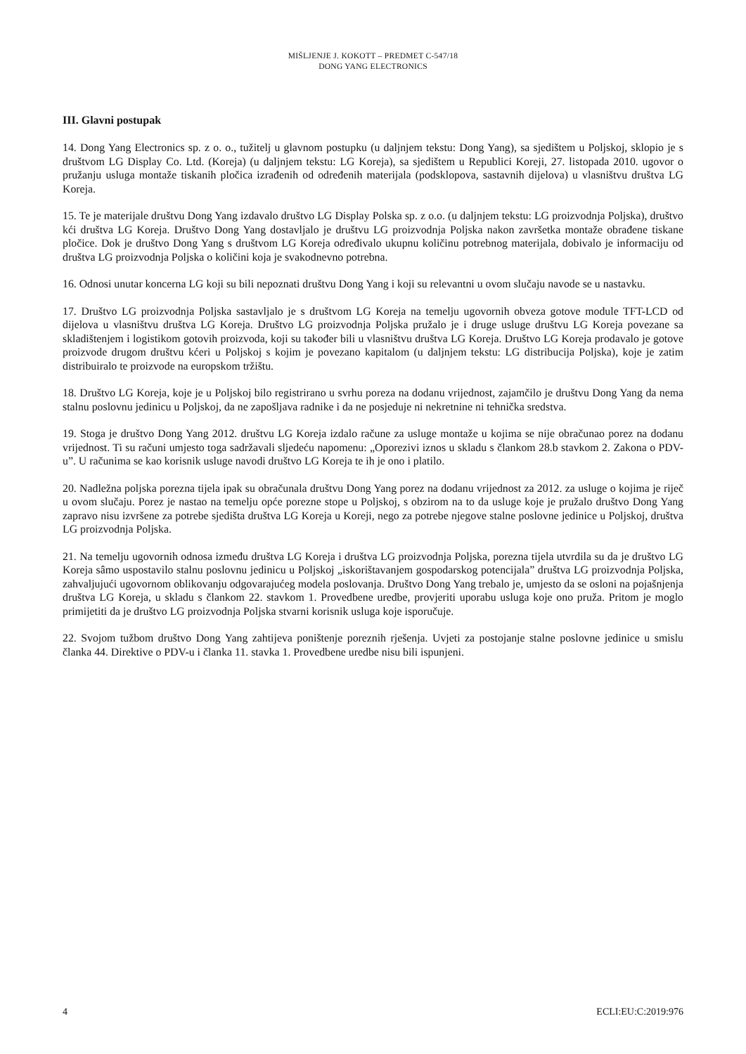MIŠLJENJE J. KOKOTT – PREDMET C-547/18
DONG YANG ELECTRONICS
III. Glavni postupak
14. Dong Yang Electronics sp. z o. o., tužitelj u glavnom postupku (u daljnjem tekstu: Dong Yang), sa sjedištem u Poljskoj, sklopio je s društvom LG Display Co. Ltd. (Koreja) (u daljnjem tekstu: LG Koreja), sa sjedištem u Republici Koreji, 27. listopada 2010. ugovor o pružanju usluga montaže tiskanih pločica izrađenih od određenih materijala (podsklopova, sastavnih dijelova) u vlasništvu društva LG Koreja.
15. Te je materijale društvu Dong Yang izdavalo društvo LG Display Polska sp. z o.o. (u daljnjem tekstu: LG proizvodnja Poljska), društvo kći društva LG Koreja. Društvo Dong Yang dostavljalo je društvu LG proizvodnja Poljska nakon završetka montaže obrađene tiskane pločice. Dok je društvo Dong Yang s društvom LG Koreja određivalo ukupnu količinu potrebnog materijala, dobivalo je informaciju od društva LG proizvodnja Poljska o količini koja je svakodnevno potrebna.
16. Odnosi unutar koncerna LG koji su bili nepoznati društvu Dong Yang i koji su relevantni u ovom slučaju navode se u nastavku.
17. Društvo LG proizvodnja Poljska sastavljalo je s društvom LG Koreja na temelju ugovornih obveza gotove module TFT-LCD od dijelova u vlasništvu društva LG Koreja. Društvo LG proizvodnja Poljska pružalo je i druge usluge društvu LG Koreja povezane sa skladištenjem i logistikom gotovih proizvoda, koji su također bili u vlasništvu društva LG Koreja. Društvo LG Koreja prodavalo je gotove proizvode drugom društvu kćeri u Poljskoj s kojim je povezano kapitalom (u daljnjem tekstu: LG distribucija Poljska), koje je zatim distribuiralo te proizvode na europskom tržištu.
18. Društvo LG Koreja, koje je u Poljskoj bilo registrirano u svrhu poreza na dodanu vrijednost, zajamčilo je društvu Dong Yang da nema stalnu poslovnu jedinicu u Poljskoj, da ne zapošljava radnike i da ne posjeduje ni nekretnine ni tehnička sredstva.
19. Stoga je društvo Dong Yang 2012. društvu LG Koreja izdalo račune za usluge montaže u kojima se nije obračunao porez na dodanu vrijednost. Ti su računi umjesto toga sadržavali sljedeću napomenu: „Oporezivi iznos u skladu s člankom 28.b stavkom 2. Zakona o PDV-u”. U računima se kao korisnik usluge navodi društvo LG Koreja te ih je ono i platilo.
20. Nadležna poljska porezna tijela ipak su obračunala društvu Dong Yang porez na dodanu vrijednost za 2012. za usluge o kojima je riječ u ovom slučaju. Porez je nastao na temelju opće porezne stope u Poljskoj, s obzirom na to da usluge koje je pružalo društvo Dong Yang zapravo nisu izvršene za potrebe sjedišta društva LG Koreja u Koreji, nego za potrebe njegove stalne poslovne jedinice u Poljskoj, društva LG proizvodnja Poljska.
21. Na temelju ugovornih odnosa između društva LG Koreja i društva LG proizvodnja Poljska, porezna tijela utvrdila su da je društvo LG Koreja sâmo uspostavilo stalnu poslovnu jedinicu u Poljskoj „iskorištavanjem gospodarskog potencijala” društva LG proizvodnja Poljska, zahvaljujući ugovornom oblikovanju odgovarajućeg modela poslovanja. Društvo Dong Yang trebalo je, umjesto da se osloni na pojašnjenja društva LG Koreja, u skladu s člankom 22. stavkom 1. Provedbene uredbe, provjeriti uporabu usluga koje ono pruža. Pritom je moglo primijetiti da je društvo LG proizvodnja Poljska stvarni korisnik usluga koje isporučuje.
22. Svojom tužbom društvo Dong Yang zahtijeva poništenje poreznih rješenja. Uvjeti za postojanje stalne poslovne jedinice u smislu članka 44. Direktive o PDV-u i članka 11. stavka 1. Provedbene uredbe nisu bili ispunjeni.
4 ECLI:EU:C:2019:976